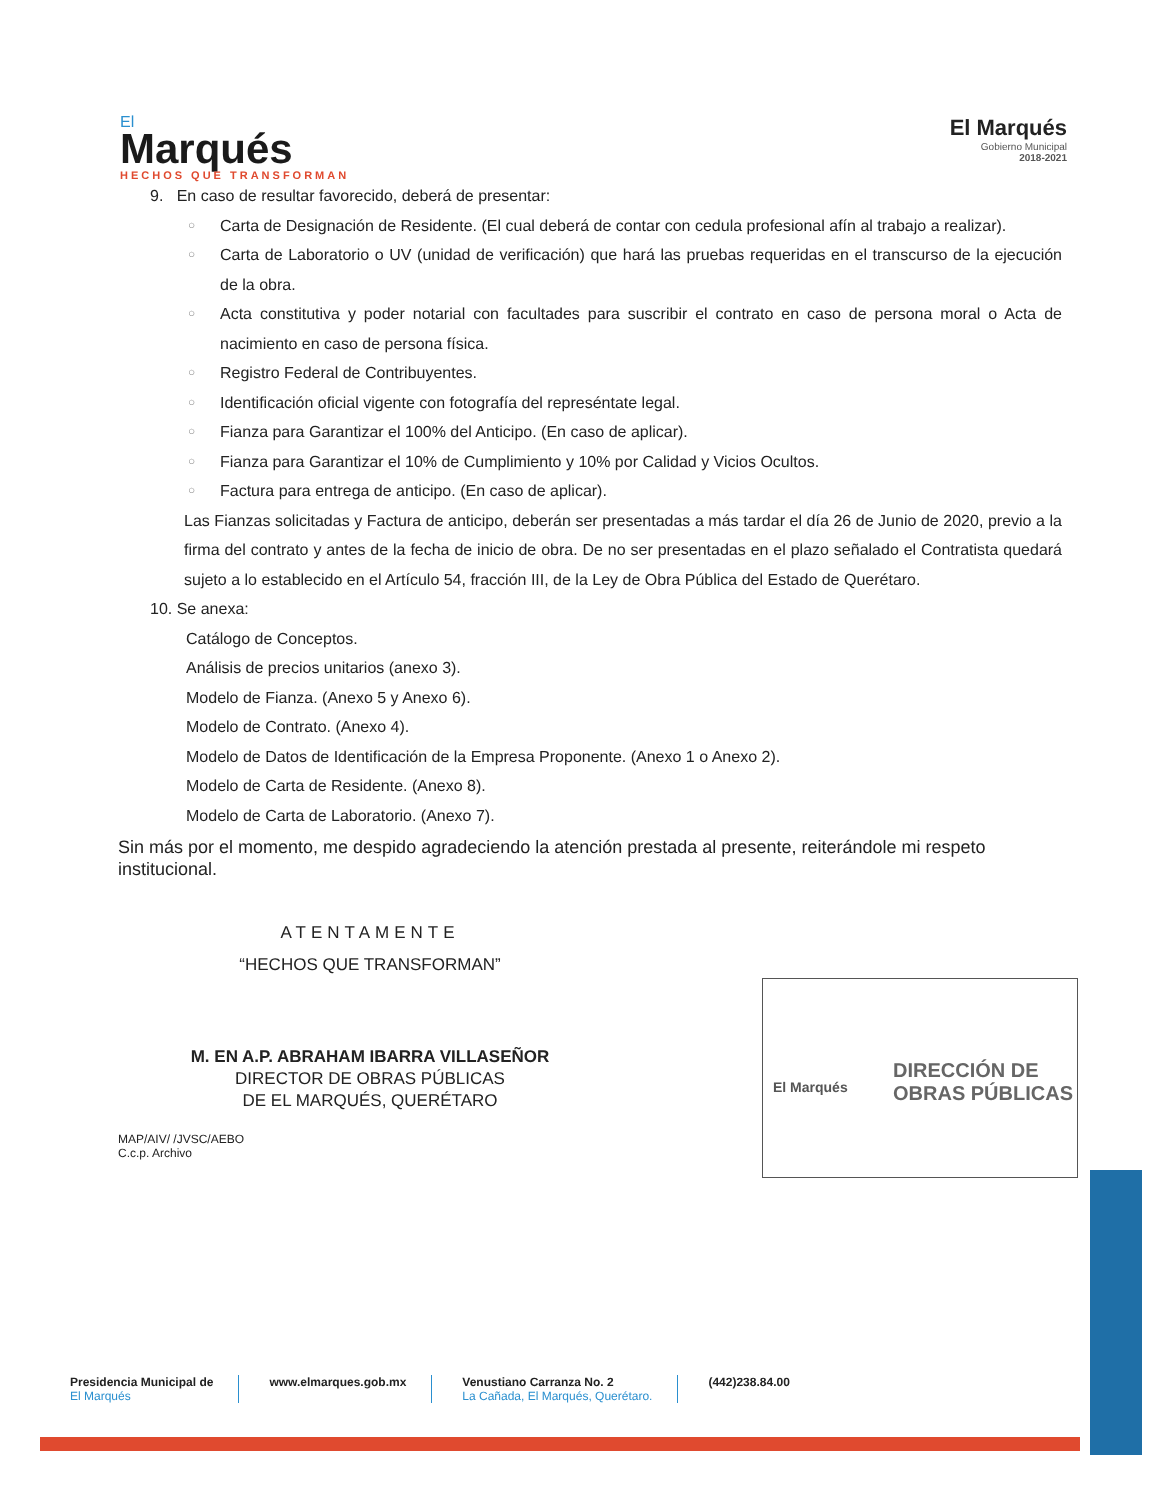El
Marqués
HECHOS QUE TRANSFORMAN
El Marqués
Gobierno Municipal
2018-2021
9. En caso de resultar favorecido, deberá de presentar:
○ Carta de Designación de Residente. (El cual deberá de contar con cedula profesional afín al trabajo a realizar).
○ Carta de Laboratorio o UV (unidad de verificación) que hará las pruebas requeridas en el transcurso de la ejecución de la obra.
○ Acta constitutiva y poder notarial con facultades para suscribir el contrato en caso de persona moral o Acta de nacimiento en caso de persona física.
○ Registro Federal de Contribuyentes.
○ Identificación oficial vigente con fotografía del represéntate legal.
○ Fianza para Garantizar el 100% del Anticipo. (En caso de aplicar).
○ Fianza para Garantizar el 10% de Cumplimiento y 10% por Calidad y Vicios Ocultos.
○ Factura para entrega de anticipo. (En caso de aplicar).
Las Fianzas solicitadas y Factura de anticipo, deberán ser presentadas a más tardar el día 26 de Junio de 2020, previo a la firma del contrato y antes de la fecha de inicio de obra. De no ser presentadas en el plazo señalado el Contratista quedará sujeto a lo establecido en el Artículo 54, fracción III, de la Ley de Obra Pública del Estado de Querétaro.
10. Se anexa:
Catálogo de Conceptos.
Análisis de precios unitarios (anexo 3).
Modelo de Fianza. (Anexo 5 y Anexo 6).
Modelo de Contrato. (Anexo 4).
Modelo de Datos de Identificación de la Empresa Proponente. (Anexo 1 o Anexo 2).
Modelo de Carta de Residente. (Anexo 8).
Modelo de Carta de Laboratorio. (Anexo 7).
Sin más por el momento, me despido agradeciendo la atención prestada al presente, reiterándole mi respeto institucional.
ATENTAMENTE
“HECHOS QUE TRANSFORMAN”
M. EN A.P. ABRAHAM IBARRA VILLASEÑOR
DIRECTOR DE OBRAS PÚBLICAS
DE EL MARQUÉS, QUERÉTARO
DIRECCIÓN DE
OBRAS PÚBLICAS
El Marqués
MAP/AIV/ /JVSC/AEBO
C.c.p. Archivo
Presidencia Municipal de
El Marqués
www.elmarques.gob.mx Venustiano Carranza No. 2
La Cañada, El Marqués, Querétaro.
(442)238.84.00